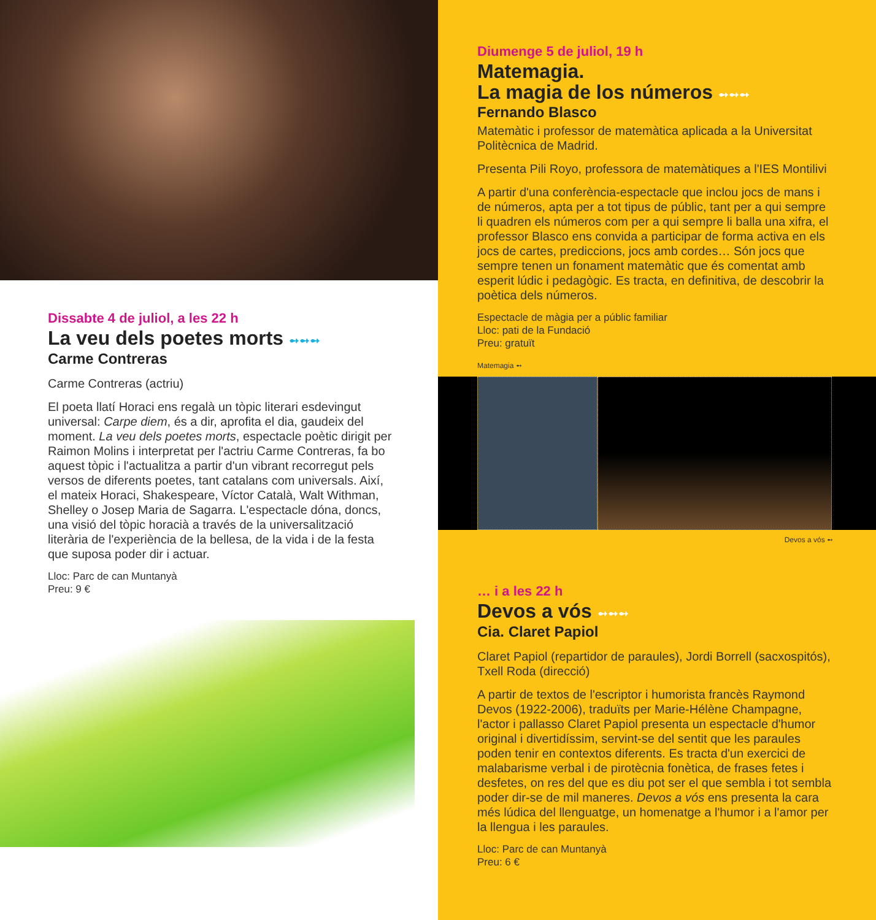Dissabte 4 de juliol, a les 22 h
La veu dels poetes morts ➻➻➻
Carme Contreras
Carme Contreras (actriu)
El poeta llatí Horaci ens regalà un tòpic literari esdevingut universal: Carpe diem, és a dir, aprofita el dia, gaudeix del moment. La veu dels poetes morts, espectacle poètic dirigit per Raimon Molins i interpretat per l'actriu Carme Contreras, fa bo aquest tòpic i l'actualitza a partir d'un vibrant recorregut pels versos de diferents poetes, tant catalans com universals. Així, el mateix Horaci, Shakespeare, Víctor Català, Walt Withman, Shelley o Josep Maria de Sagarra. L'espectacle dóna, doncs, una visió del tòpic horacià a través de la universalització literària de l'experiència de la bellesa, de la vida i de la festa que suposa poder dir i actuar.
Lloc: Parc de can Muntanyà
Preu: 9 €
Diumenge 5 de juliol, 19 h
Matemagia.
La magia de los números ➻➻➻
Fernando Blasco
Matemàtic i professor de matemàtica aplicada a la Universitat Politècnica de Madrid.
Presenta Pili Royo, professora de matemàtiques a l'IES Montilivi
A partir d'una conferència-espectacle que inclou jocs de mans i de números, apta per a tot tipus de públic, tant per a qui sempre li quadren els números com per a qui sempre li balla una xifra, el professor Blasco ens convida a participar de forma activa en els jocs de cartes, prediccions, jocs amb cordes… Són jocs que sempre tenen un fonament matemàtic que és comentat amb esperit lúdic i pedagògic. Es tracta, en definitiva, de descobrir la poètica dels números.
Espectacle de màgia per a públic familiar
Lloc: pati de la Fundació
Preu: gratuït
Matemagia ➻
Devos a vós ➻
… i a les 22 h
Devos a vós ➻➻➻
Cia. Claret Papiol
Claret Papiol (repartidor de paraules), Jordi Borrell (sacxospitós), Txell Roda (direcció)
A partir de textos de l'escriptor i humorista francès Raymond Devos (1922-2006), traduïts per Marie-Hélène Champagne, l'actor i pallasso Claret Papiol presenta un espectacle d'humor original i divertidíssim, servint-se del sentit que les paraules poden tenir en contextos diferents. Es tracta d'un exercici de malabarisme verbal i de pirotècnia fonètica, de frases fetes i desfetes, on res del que es diu pot ser el que sembla i tot sembla poder dir-se de mil maneres. Devos a vós ens presenta la cara més lúdica del llenguatge, un homenatge a l'humor i a l'amor per la llengua i les paraules.
Lloc: Parc de can Muntanyà
Preu: 6 €